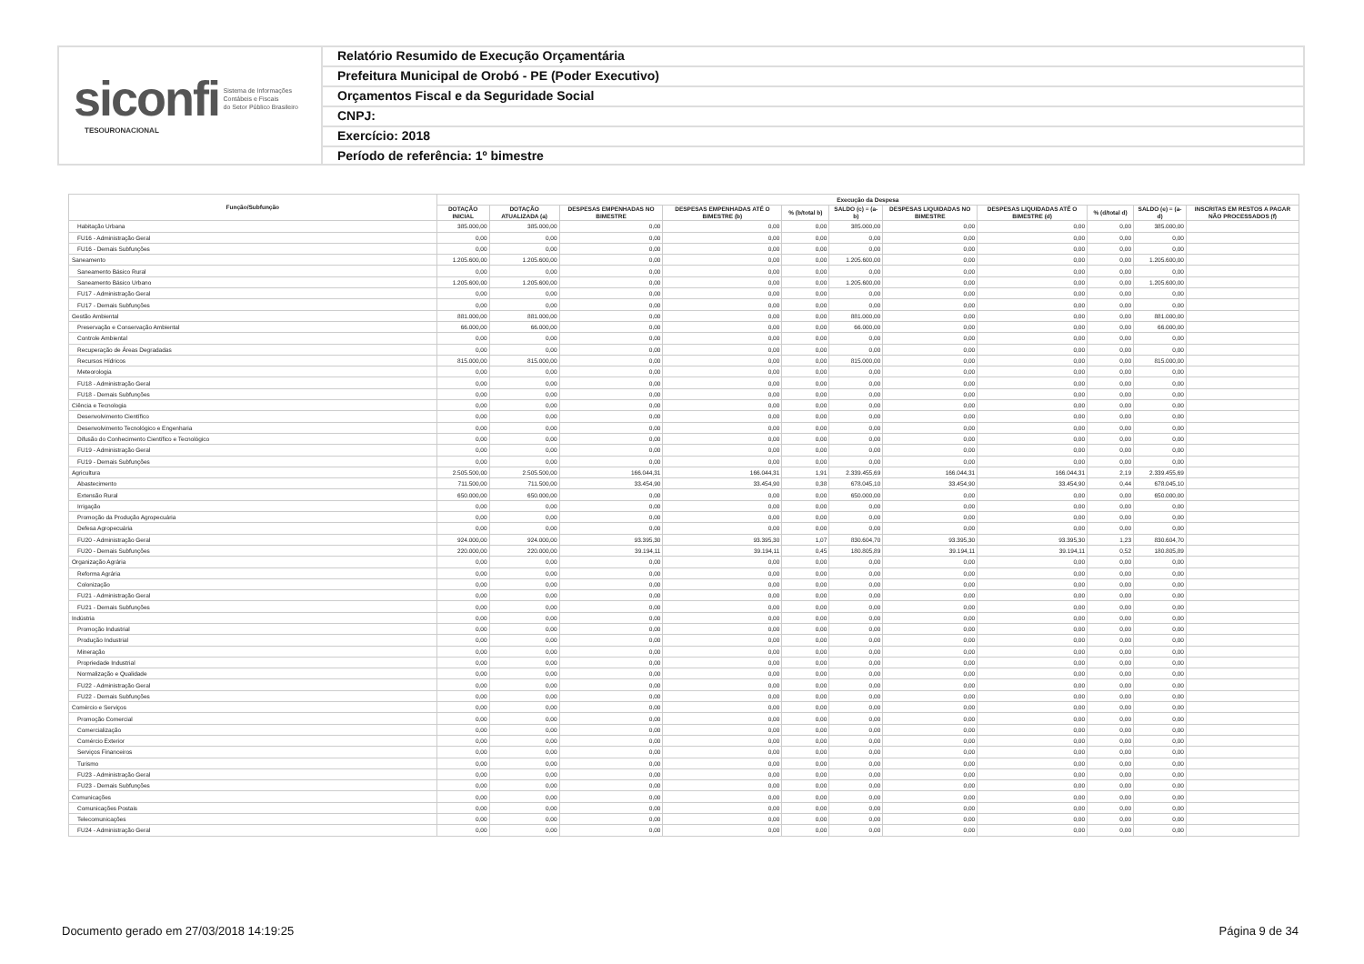siconfi Sistema de Informações
Contábeis e Fiscais
do Setor Público Brasileiro
TESOURONACIONAL
Relatório Resumido de Execução Orçamentária
Prefeitura Municipal de Orobó - PE (Poder Executivo)
Orçamentos Fiscal e da Seguridade Social
CNPJ:
Exercício: 2018
Período de referência: 1º bimestre
| Função/Subfunção | Execução da Despesa | | | | | | | | | | |
| --- | --- | --- | --- | --- | --- | --- | --- | --- | --- | --- | --- |
| | DOTAÇÃO INICIAL | DOTAÇÃO ATUALIZADA (a) | DESPESAS EMPENHADAS NO BIMESTRE | DESPESAS EMPENHADAS ATÉ O BIMESTRE (b) | % (b/total b) | SALDO (c) = (a-b) | DESPESAS LIQUIDADAS NO BIMESTRE | DESPESAS LIQUIDADAS ATÉ O BIMESTRE (d) | % (d/total d) | SALDO (e) = (a-d) | INSCRITAS EM RESTOS A PAGAR NÃO PROCESSADOS (f) |
| Habitação Urbana | 385.000,00 | 385.000,00 | 0,00 | 0,00 | 0,00 | 385.000,00 | 0,00 | 0,00 | 0,00 | 385.000,00 | |
| FU16 - Administração Geral | 0,00 | 0,00 | 0,00 | 0,00 | 0,00 | 0,00 | 0,00 | 0,00 | 0,00 | 0,00 | |
| FU16 - Demais Subfunções | 0,00 | 0,00 | 0,00 | 0,00 | 0,00 | 0,00 | 0,00 | 0,00 | 0,00 | 0,00 | |
| Saneamento | 1.205.600,00 | 1.205.600,00 | 0,00 | 0,00 | 0,00 | 1.205.600,00 | 0,00 | 0,00 | 0,00 | 1.205.600,00 | |
| Saneamento Básico Rural | 0,00 | 0,00 | 0,00 | 0,00 | 0,00 | 0,00 | 0,00 | 0,00 | 0,00 | 0,00 | |
| Saneamento Básico Urbano | 1.205.600,00 | 1.205.600,00 | 0,00 | 0,00 | 0,00 | 1.205.600,00 | 0,00 | 0,00 | 0,00 | 1.205.600,00 | |
| FU17 - Administração Geral | 0,00 | 0,00 | 0,00 | 0,00 | 0,00 | 0,00 | 0,00 | 0,00 | 0,00 | 0,00 | |
| FU17 - Demais Subfunções | 0,00 | 0,00 | 0,00 | 0,00 | 0,00 | 0,00 | 0,00 | 0,00 | 0,00 | 0,00 | |
| Gestão Ambiental | 881.000,00 | 881.000,00 | 0,00 | 0,00 | 0,00 | 881.000,00 | 0,00 | 0,00 | 0,00 | 881.000,00 | |
| Preservação e Conservação Ambiental | 66.000,00 | 66.000,00 | 0,00 | 0,00 | 0,00 | 66.000,00 | 0,00 | 0,00 | 0,00 | 66.000,00 | |
| Controle Ambiental | 0,00 | 0,00 | 0,00 | 0,00 | 0,00 | 0,00 | 0,00 | 0,00 | 0,00 | 0,00 | |
| Recuperação de Áreas Degradadas | 0,00 | 0,00 | 0,00 | 0,00 | 0,00 | 0,00 | 0,00 | 0,00 | 0,00 | 0,00 | |
| Recursos Hídricos | 815.000,00 | 815.000,00 | 0,00 | 0,00 | 0,00 | 815.000,00 | 0,00 | 0,00 | 0,00 | 815.000,00 | |
| Meteorologia | 0,00 | 0,00 | 0,00 | 0,00 | 0,00 | 0,00 | 0,00 | 0,00 | 0,00 | 0,00 | |
| FU18 - Administração Geral | 0,00 | 0,00 | 0,00 | 0,00 | 0,00 | 0,00 | 0,00 | 0,00 | 0,00 | 0,00 | |
| FU18 - Demais Subfunções | 0,00 | 0,00 | 0,00 | 0,00 | 0,00 | 0,00 | 0,00 | 0,00 | 0,00 | 0,00 | |
| Ciência e Tecnologia | 0,00 | 0,00 | 0,00 | 0,00 | 0,00 | 0,00 | 0,00 | 0,00 | 0,00 | 0,00 | |
| Desenvolvimento Científico | 0,00 | 0,00 | 0,00 | 0,00 | 0,00 | 0,00 | 0,00 | 0,00 | 0,00 | 0,00 | |
| Desenvolvimento Tecnológico e Engenharia | 0,00 | 0,00 | 0,00 | 0,00 | 0,00 | 0,00 | 0,00 | 0,00 | 0,00 | 0,00 | |
| Difusão do Conhecimento Científico e Tecnológico | 0,00 | 0,00 | 0,00 | 0,00 | 0,00 | 0,00 | 0,00 | 0,00 | 0,00 | 0,00 | |
| FU19 - Administração Geral | 0,00 | 0,00 | 0,00 | 0,00 | 0,00 | 0,00 | 0,00 | 0,00 | 0,00 | 0,00 | |
| FU19 - Demais Subfunções | 0,00 | 0,00 | 0,00 | 0,00 | 0,00 | 0,00 | 0,00 | 0,00 | 0,00 | 0,00 | |
| Agricultura | 2.505.500,00 | 2.505.500,00 | 166.044,31 | 166.044,31 | 1,91 | 2.339.455,69 | 166.044,31 | 166.044,31 | 2,19 | 2.339.455,69 | |
| Abastecimento | 711.500,00 | 711.500,00 | 33.454,90 | 33.454,90 | 0,38 | 678.045,10 | 33.454,90 | 33.454,90 | 0,44 | 678.045,10 | |
| Extensão Rural | 650.000,00 | 650.000,00 | 0,00 | 0,00 | 0,00 | 650.000,00 | 0,00 | 0,00 | 0,00 | 650.000,00 | |
| Irrigação | 0,00 | 0,00 | 0,00 | 0,00 | 0,00 | 0,00 | 0,00 | 0,00 | 0,00 | 0,00 | |
| Promoção da Produção Agropecuária | 0,00 | 0,00 | 0,00 | 0,00 | 0,00 | 0,00 | 0,00 | 0,00 | 0,00 | 0,00 | |
| Defesa Agropecuária | 0,00 | 0,00 | 0,00 | 0,00 | 0,00 | 0,00 | 0,00 | 0,00 | 0,00 | 0,00 | |
| FU20 - Administração Geral | 924.000,00 | 924.000,00 | 93.395,30 | 93.395,30 | 1,07 | 830.604,70 | 93.395,30 | 93.395,30 | 1,23 | 830.604,70 | |
| FU20 - Demais Subfunções | 220.000,00 | 220.000,00 | 39.194,11 | 39.194,11 | 0,45 | 180.805,89 | 39.194,11 | 39.194,11 | 0,52 | 180.805,89 | |
| Organização Agrária | 0,00 | 0,00 | 0,00 | 0,00 | 0,00 | 0,00 | 0,00 | 0,00 | 0,00 | 0,00 | |
| Reforma Agrária | 0,00 | 0,00 | 0,00 | 0,00 | 0,00 | 0,00 | 0,00 | 0,00 | 0,00 | 0,00 | |
| Colonização | 0,00 | 0,00 | 0,00 | 0,00 | 0,00 | 0,00 | 0,00 | 0,00 | 0,00 | 0,00 | |
| FU21 - Administração Geral | 0,00 | 0,00 | 0,00 | 0,00 | 0,00 | 0,00 | 0,00 | 0,00 | 0,00 | 0,00 | |
| FU21 - Demais Subfunções | 0,00 | 0,00 | 0,00 | 0,00 | 0,00 | 0,00 | 0,00 | 0,00 | 0,00 | 0,00 | |
| Indústria | 0,00 | 0,00 | 0,00 | 0,00 | 0,00 | 0,00 | 0,00 | 0,00 | 0,00 | 0,00 | |
| Promoção Industrial | 0,00 | 0,00 | 0,00 | 0,00 | 0,00 | 0,00 | 0,00 | 0,00 | 0,00 | 0,00 | |
| Produção Industrial | 0,00 | 0,00 | 0,00 | 0,00 | 0,00 | 0,00 | 0,00 | 0,00 | 0,00 | 0,00 | |
| Mineração | 0,00 | 0,00 | 0,00 | 0,00 | 0,00 | 0,00 | 0,00 | 0,00 | 0,00 | 0,00 | |
| Propriedade Industrial | 0,00 | 0,00 | 0,00 | 0,00 | 0,00 | 0,00 | 0,00 | 0,00 | 0,00 | 0,00 | |
| Normalização e Qualidade | 0,00 | 0,00 | 0,00 | 0,00 | 0,00 | 0,00 | 0,00 | 0,00 | 0,00 | 0,00 | |
| FU22 - Administração Geral | 0,00 | 0,00 | 0,00 | 0,00 | 0,00 | 0,00 | 0,00 | 0,00 | 0,00 | 0,00 | |
| FU22 - Demais Subfunções | 0,00 | 0,00 | 0,00 | 0,00 | 0,00 | 0,00 | 0,00 | 0,00 | 0,00 | 0,00 | |
| Comércio e Serviços | 0,00 | 0,00 | 0,00 | 0,00 | 0,00 | 0,00 | 0,00 | 0,00 | 0,00 | 0,00 | |
| Promoção Comercial | 0,00 | 0,00 | 0,00 | 0,00 | 0,00 | 0,00 | 0,00 | 0,00 | 0,00 | 0,00 | |
| Comercialização | 0,00 | 0,00 | 0,00 | 0,00 | 0,00 | 0,00 | 0,00 | 0,00 | 0,00 | 0,00 | |
| Comércio Exterior | 0,00 | 0,00 | 0,00 | 0,00 | 0,00 | 0,00 | 0,00 | 0,00 | 0,00 | 0,00 | |
| Serviços Financeiros | 0,00 | 0,00 | 0,00 | 0,00 | 0,00 | 0,00 | 0,00 | 0,00 | 0,00 | 0,00 | |
| Turismo | 0,00 | 0,00 | 0,00 | 0,00 | 0,00 | 0,00 | 0,00 | 0,00 | 0,00 | 0,00 | |
| FU23 - Administração Geral | 0,00 | 0,00 | 0,00 | 0,00 | 0,00 | 0,00 | 0,00 | 0,00 | 0,00 | 0,00 | |
| FU23 - Demais Subfunções | 0,00 | 0,00 | 0,00 | 0,00 | 0,00 | 0,00 | 0,00 | 0,00 | 0,00 | 0,00 | |
| Comunicações | 0,00 | 0,00 | 0,00 | 0,00 | 0,00 | 0,00 | 0,00 | 0,00 | 0,00 | 0,00 | |
| Comunicações Postais | 0,00 | 0,00 | 0,00 | 0,00 | 0,00 | 0,00 | 0,00 | 0,00 | 0,00 | 0,00 | |
| Telecomunicações | 0,00 | 0,00 | 0,00 | 0,00 | 0,00 | 0,00 | 0,00 | 0,00 | 0,00 | 0,00 | |
| FU24 - Administração Geral | 0,00 | 0,00 | 0,00 | 0,00 | 0,00 | 0,00 | 0,00 | 0,00 | 0,00 | 0,00 | |
Documento gerado em 27/03/2018 14:19:25
Página 9 de 34